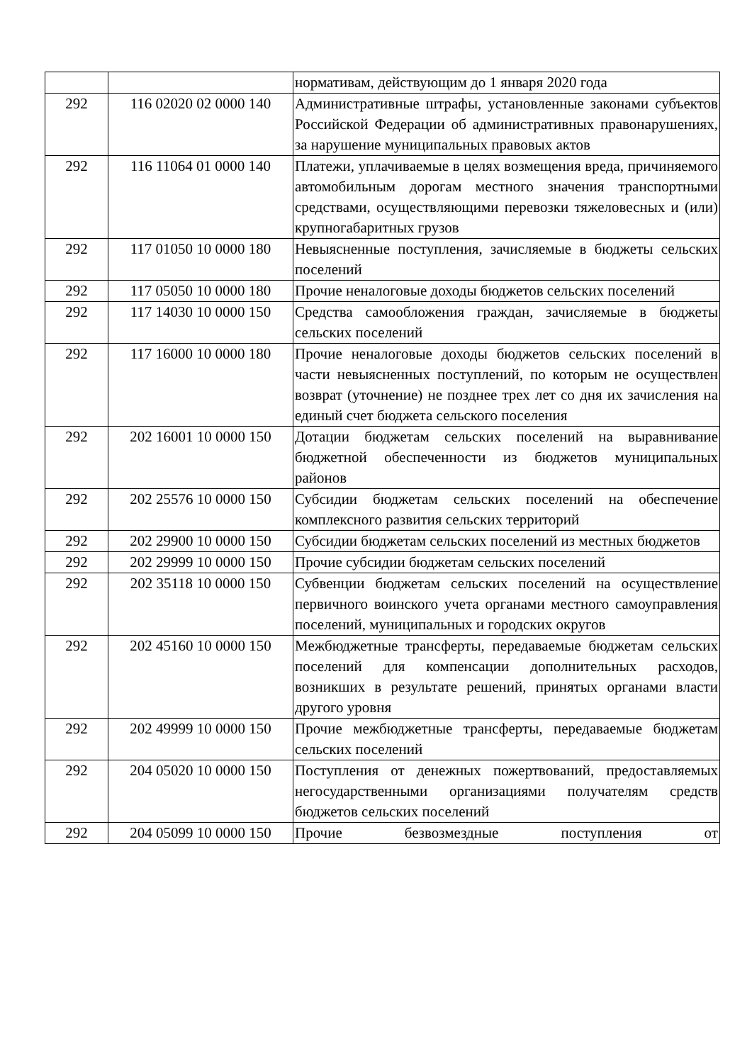| | | нормативам, действующим до 1 января 2020 года |
| 292 | 116 02020 02 0000 140 | Административные штрафы, установленные законами субъектов Российской Федерации об административных правонарушениях, за нарушение муниципальных правовых актов |
| 292 | 116 11064 01 0000 140 | Платежи, уплачиваемые в целях возмещения вреда, причиняемого автомобильным дорогам местного значения транспортными средствами, осуществляющими перевозки тяжеловесных и (или) крупногабаритных грузов |
| 292 | 117 01050 10 0000 180 | Невыясненные поступления, зачисляемые в бюджеты сельских поселений |
| 292 | 117 05050 10 0000 180 | Прочие неналоговые доходы бюджетов сельских поселений |
| 292 | 117 14030 10 0000 150 | Средства самообложения граждан, зачисляемые в бюджеты сельских поселений |
| 292 | 117 16000 10 0000 180 | Прочие неналоговые доходы бюджетов сельских поселений в части невыясненных поступлений, по которым не осуществлен возврат (уточнение) не позднее трех лет со дня их зачисления на единый счет бюджета сельского поселения |
| 292 | 202 16001 10 0000 150 | Дотации бюджетам сельских поселений на выравнивание бюджетной обеспеченности из бюджетов муниципальных районов |
| 292 | 202 25576 10 0000 150 | Субсидии бюджетам сельских поселений на обеспечение комплексного развития сельских территорий |
| 292 | 202 29900 10 0000 150 | Субсидии бюджетам сельских поселений из местных бюджетов |
| 292 | 202 29999 10 0000 150 | Прочие субсидии бюджетам сельских поселений |
| 292 | 202 35118 10 0000 150 | Субвенции бюджетам сельских поселений на осуществление первичного воинского учета органами местного самоуправления поселений, муниципальных и городских округов |
| 292 | 202 45160 10 0000 150 | Межбюджетные трансферты, передаваемые бюджетам сельских поселений для компенсации дополнительных расходов, возникших в результате решений, принятых органами власти другого уровня |
| 292 | 202 49999 10 0000 150 | Прочие межбюджетные трансферты, передаваемые бюджетам сельских поселений |
| 292 | 204 05020 10 0000 150 | Поступления от денежных пожертвований, предоставляемых негосударственными организациями получателям средств бюджетов сельских поселений |
| 292 | 204 05099 10 0000 150 | Прочие безвозмездные поступления от |